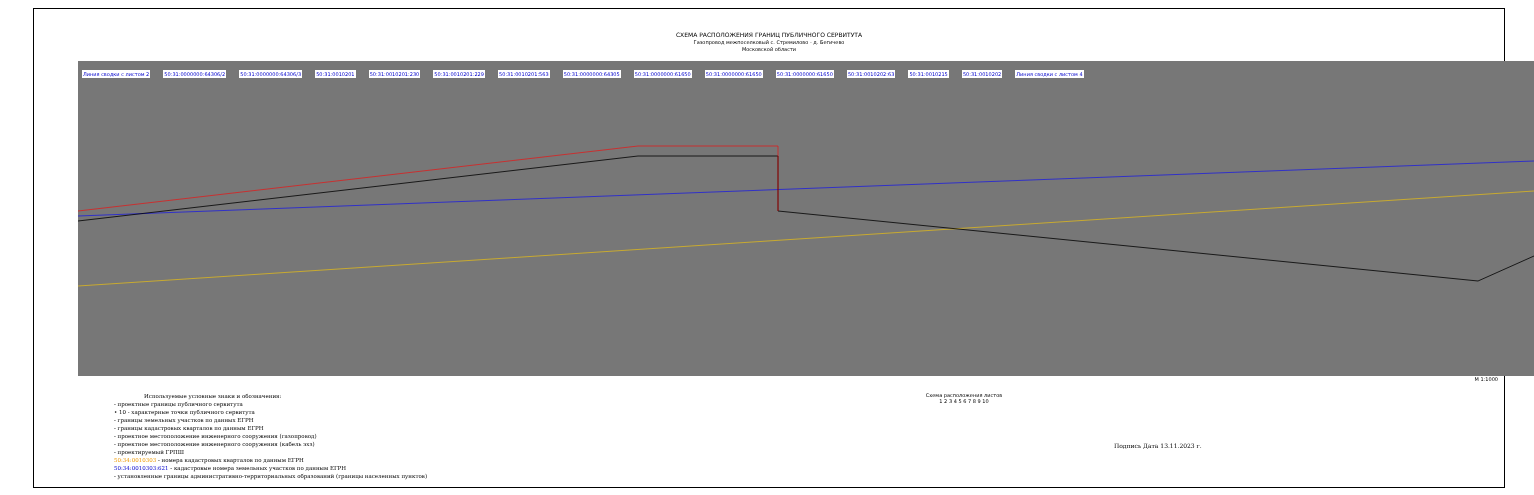СХЕМА РАСПОЛОЖЕНИЯ ГРАНИЦ ПУБЛИЧНОГО СЕРВИТУТА
Газопровод межпоселковый с. Стремилово - д. Бегичево
Московской области
Линия сводки с листом 2 50:31:0000000:64306/2 50:31:0000000:64306/3 50:31:0010201 50:31:0010201:230 50:31:0010201:229 50:31:0010201:563 50:31:0000000:64305 50:31:0000000:61650 50:31:0000000:61650 50:31:0000000:61650 50:31:0010202:63 50:31:0010215 50:31:0010202 Линия сводки с листом 4
М 1:1000
Используемые условные знаки и обозначения:
- проектные границы публичного сервитута
• 10 - характерные точки публичного сервитута
- границы земельных участков по данных ЕГРН
- границы кадастровых кварталов по данным ЕГРН
- проектное местоположение инженерного сооружения (газопровод)
- проектное местоположение инженерного сооружения (кабель эхз)
- проектируемый ГРПШ
50:34:0010303 - номера кадастровых кварталов по данным ЕГРН
50:34:0010303:621 - кадастровые номера земельных участков по данным ЕГРН
- установленные границы административно-территориальных образований (границы населенных пунктов)
Схема расположения листов
1 2 3 4 5 6 7 8 9 10
Подпись Дата 13.11.2023 г.